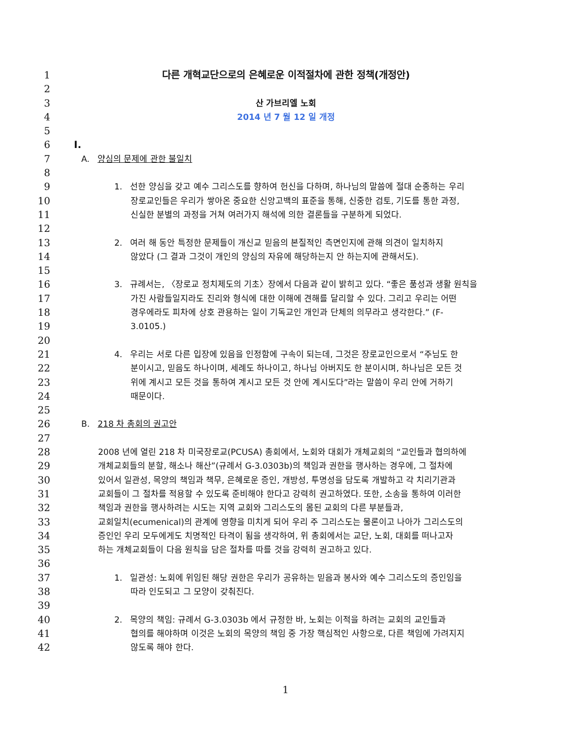1 다른 개혁교단으로의 은혜로운 이적절차에 관한 정책(개정안)
2
3 산 가브리엘 노회
4 2014 년 7 월 12 일 개정
5
6 I.
7 A. 양심의 문제에 관한 불일치
8
9 1. 선한 양심을 갖고 예수 그리스도를 향하여 헌신을 다하며, 하나님의 말씀에 절대 순종하는 우리
10 장로교인들은 우리가 쌓아온 중요한 신앙고백의 표준을 통해, 신중한 검토, 기도를 통한 과정,
11 신실한 분별의 과정을 거쳐 여러가지 해석에 의한 결론들을 구분하게 되었다.
12
13 2. 여러 해 동안 특정한 문제들이 개신교 믿음의 본질적인 측면인지에 관해 의견이 일치하지
14 않았다 (그 결과 그것이 개인의 양심의 자유에 해당하는지 안 하는지에 관해서도).
15
16 3. 규례서는, 〈장로교 정치제도의 기초〉장에서 다음과 같이 밝히고 있다. “좋은 품성과 생활 원칙을
17 가진 사람들일지라도 진리와 형식에 대한 이해에 견해를 달리할 수 있다. 그리고 우리는 어떤
18 경우에라도 피차에 상호 관용하는 일이 기독교인 개인과 단체의 의무라고 생각한다.” (F-
19 3.0105.)
20
21 4. 우리는 서로 다른 입장에 있음을 인정함에 구속이 되는데, 그것은 장로교인으로서 “주님도 한
22 분이시고, 믿음도 하나이며, 세례도 하나이고, 하나님 아버지도 한 분이시며, 하나님은 모든 것
23 위에 계시고 모든 것을 통하여 계시고 모든 것 안에 계시도다”라는 말씀이 우리 안에 거하기
24 때문이다.
25
26 B. 218 차 총회의 권고안
27
28 2008 년에 열린 218 차 미국장로교(PCUSA) 총회에서, 노회와 대회가 개체교회의 “교인들과 협의하에
29 개체교회들의 분할, 해소나 해산”(규례서 G-3.0303b)의 책임과 권한을 행사하는 경우에, 그 절차에
30 있어서 일관성, 목양의 책임과 책무, 은혜로운 증인, 개방성, 투명성을 담도록 개발하고 각 치리기관과
31 교회들이 그 절차를 적용할 수 있도록 준비해야 한다고 강력히 권고하였다. 또한, 소송을 통하여 이러한
32 책임과 권한을 행사하려는 시도는 지역 교회와 그리스도의 몸된 교회의 다른 부분들과,
33 교회일치(ecumenical)의 관계에 영향을 미치게 되어 우리 주 그리스도는 물론이고 나아가 그리스도의
34 증인인 우리 모두에게도 치명적인 타격이 됨을 생각하여, 위 총회에서는 교단, 노회, 대회를 떠나고자
35 하는 개체교회들이 다음 원칙을 담은 절차를 따를 것을 강력히 권고하고 있다.
36
37 1. 일관성: 노회에 위임된 해당 권한은 우리가 공유하는 믿음과 봉사와 예수 그리스도의 증인임을
38 따라 인도되고 그 모양이 갖춰진다.
39
40 2. 목양의 책임: 규례서 G-3.0303b 에서 규정한 바, 노회는 이적을 하려는 교회의 교인들과
41 협의를 해야하며 이것은 노회의 목양의 책임 중 가장 핵심적인 사항으로, 다른 책임에 가려지지
42 않도록 해야 한다.
1